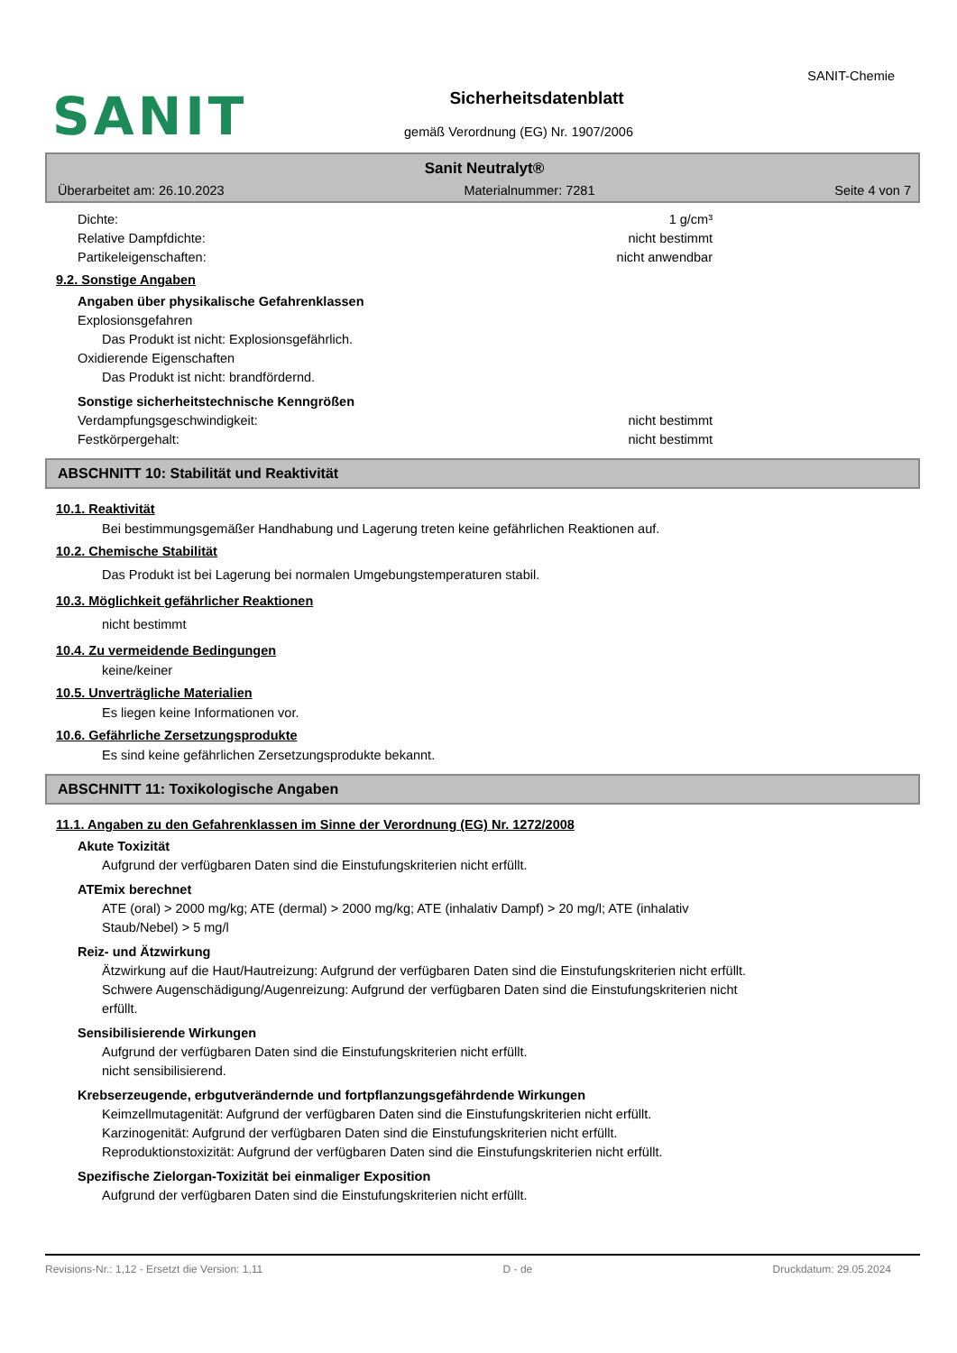SANIT
SANIT-Chemie
Sicherheitsdatenblatt
gemäß Verordnung (EG) Nr. 1907/2006
Sanit Neutralyt®
Überarbeitet am: 26.10.2023 Materialnummer: 7281 Seite 4 von 7
Dichte: 1 g/cm³
Relative Dampfdichte: nicht bestimmt
Partikeleigenschaften: nicht anwendbar
9.2. Sonstige Angaben
Angaben über physikalische Gefahrenklassen
Explosionsgefahren
Das Produkt ist nicht: Explosionsgefährlich.
Oxidierende Eigenschaften
Das Produkt ist nicht: brandfördernd.
Sonstige sicherheitstechnische Kenngrößen
Verdampfungsgeschwindigkeit: nicht bestimmt
Festkörpergehalt: nicht bestimmt
ABSCHNITT 10: Stabilität und Reaktivität
10.1. Reaktivität
Bei bestimmungsgemäßer Handhabung und Lagerung treten keine gefährlichen Reaktionen auf.
10.2. Chemische Stabilität
Das Produkt ist bei Lagerung bei normalen Umgebungstemperaturen stabil.
10.3. Möglichkeit gefährlicher Reaktionen
nicht bestimmt
10.4. Zu vermeidende Bedingungen
keine/keiner
10.5. Unverträgliche Materialien
Es liegen keine Informationen vor.
10.6. Gefährliche Zersetzungsprodukte
Es sind keine gefährlichen Zersetzungsprodukte bekannt.
ABSCHNITT 11: Toxikologische Angaben
11.1. Angaben zu den Gefahrenklassen im Sinne der Verordnung (EG) Nr. 1272/2008
Akute Toxizität
Aufgrund der verfügbaren Daten sind die Einstufungskriterien nicht erfüllt.
ATEmix berechnet
ATE (oral) > 2000 mg/kg; ATE (dermal) > 2000 mg/kg; ATE (inhalativ Dampf) > 20 mg/l; ATE (inhalativ
Staub/Nebel) > 5 mg/l
Reiz- und Ätzwirkung
Ätzwirkung auf die Haut/Hautreizung: Aufgrund der verfügbaren Daten sind die Einstufungskriterien nicht erfüllt.
Schwere Augenschädigung/Augenreizung: Aufgrund der verfügbaren Daten sind die Einstufungskriterien nicht
erfüllt.
Sensibilisierende Wirkungen
Aufgrund der verfügbaren Daten sind die Einstufungskriterien nicht erfüllt.
nicht sensibilisierend.
Krebserzeugende, erbgutverändernde und fortpflanzungsgefährdende Wirkungen
Keimzellmutagenität: Aufgrund der verfügbaren Daten sind die Einstufungskriterien nicht erfüllt.
Karzinogenität: Aufgrund der verfügbaren Daten sind die Einstufungskriterien nicht erfüllt.
Reproduktionstoxizität: Aufgrund der verfügbaren Daten sind die Einstufungskriterien nicht erfüllt.
Spezifische Zielorgan-Toxizität bei einmaliger Exposition
Aufgrund der verfügbaren Daten sind die Einstufungskriterien nicht erfüllt.
Revisions-Nr.: 1,12 - Ersetzt die Version: 1,11 D - de Druckdatum: 29.05.2024